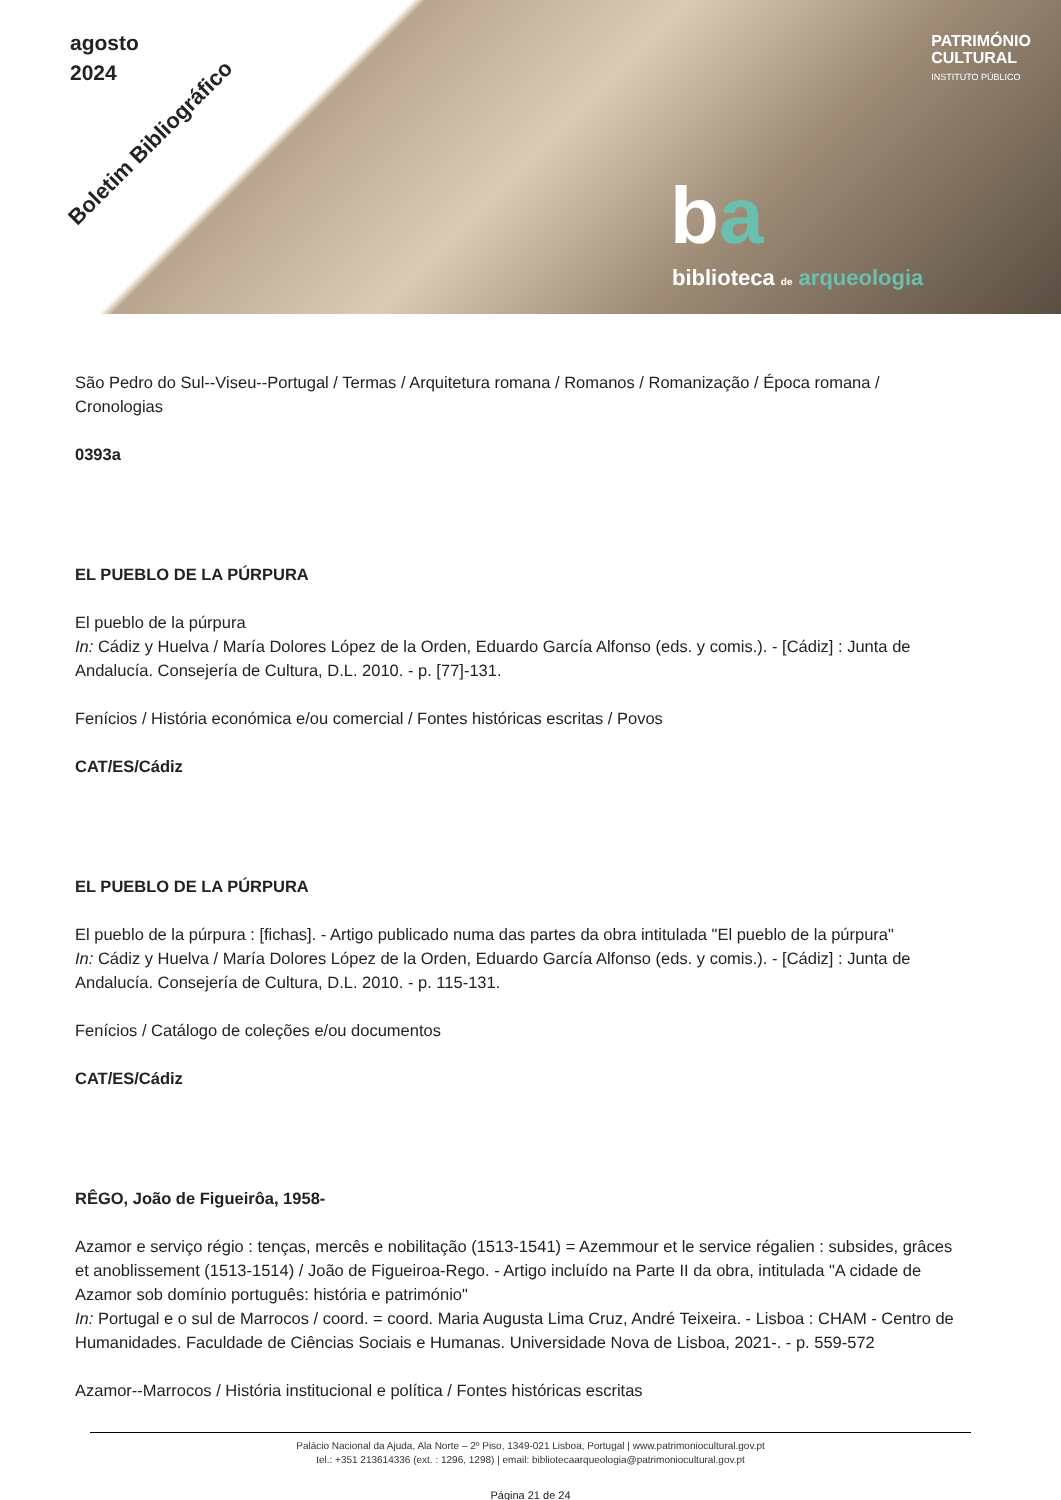agosto
2024
Boletim Bibliográfico
PATRIMÓNIO
CULTURAL
INSTITUTO PÚBLICO
ba
biblioteca de arqueologia
São Pedro do Sul--Viseu--Portugal / Termas / Arquitetura romana / Romanos / Romanização / Época romana / Cronologias
0393a
EL PUEBLO DE LA PÚRPURA
El pueblo de la púrpura
In: Cádiz y Huelva / María Dolores López de la Orden, Eduardo García Alfonso (eds. y comis.). - [Cádiz] : Junta de Andalucía. Consejería de Cultura, D.L. 2010. - p. [77]-131.
Fenícios / História económica e/ou comercial / Fontes históricas escritas / Povos
CAT/ES/Cádiz
EL PUEBLO DE LA PÚRPURA
El pueblo de la púrpura : [fichas]. - Artigo publicado numa das partes da obra intitulada "El pueblo de la púrpura"
In: Cádiz y Huelva / María Dolores López de la Orden, Eduardo García Alfonso (eds. y comis.). - [Cádiz] : Junta de Andalucía. Consejería de Cultura, D.L. 2010. - p. 115-131.
Fenícios / Catálogo de coleções e/ou documentos
CAT/ES/Cádiz
RÊGO, João de Figueirôa, 1958-
Azamor e serviço régio : tenças, mercês e nobilitação (1513-1541) = Azemmour et le service régalien : subsides, grâces et anoblissement (1513-1514) / João de Figueiroa-Rego. - Artigo incluído na Parte II da obra, intitulada "A cidade de Azamor sob domínio português: história e património"
In: Portugal e o sul de Marrocos / coord. = coord. Maria Augusta Lima Cruz, André Teixeira. - Lisboa : CHAM - Centro de Humanidades. Faculdade de Ciências Sociais e Humanas. Universidade Nova de Lisboa, 2021-. - p. 559-572
Azamor--Marrocos / História institucional e política / Fontes históricas escritas
Palácio Nacional da Ajuda, Ala Norte – 2º Piso, 1349-021 Lisboa, Portugal | www.patrimoniocultural.gov.pt
tel.: +351 213614336 (ext. : 1296, 1298) | email: bibliotecaarqueologia@patrimoniocultural.gov.pt
Página 21 de 24